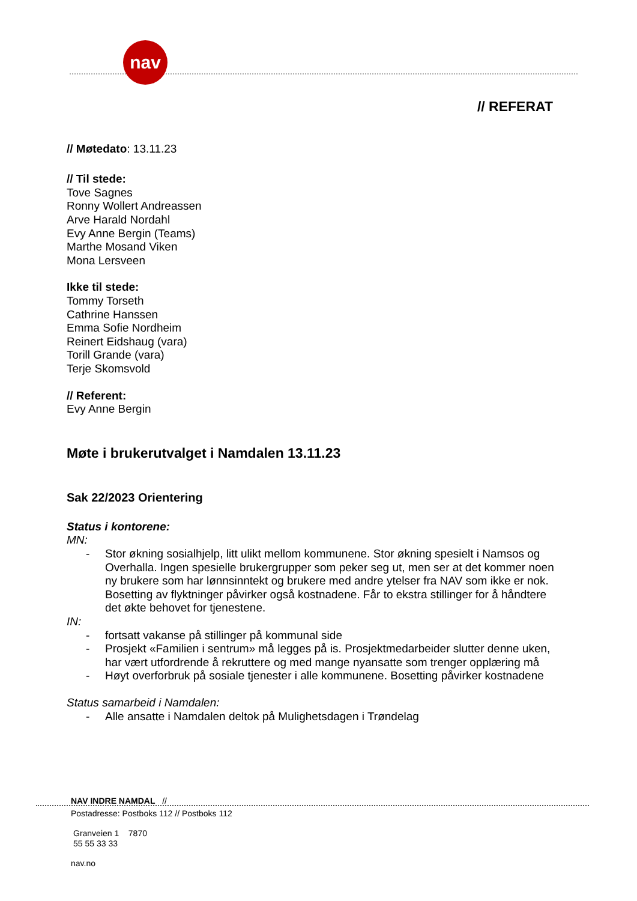nav
// REFERAT
// Møtedato: 13.11.23
// Til stede:
Tove Sagnes
Ronny Wollert Andreassen
Arve Harald Nordahl
Evy Anne Bergin (Teams)
Marthe Mosand Viken
Mona Lersveen
Ikke til stede:
Tommy Torseth
Cathrine Hanssen
Emma Sofie Nordheim
Reinert Eidshaug (vara)
Torill Grande (vara)
Terje Skomsvold
// Referent:
Evy Anne Bergin
Møte i brukerutvalget i Namdalen 13.11.23
Sak 22/2023 Orientering
Status i kontorene:
MN:
- Stor økning sosialhjelp, litt ulikt mellom kommunene. Stor økning spesielt i Namsos og Overhalla. Ingen spesielle brukergrupper som peker seg ut, men ser at det kommer noen ny brukere som har lønnsinntekt og brukere med andre ytelser fra NAV som ikke er nok. Bosetting av flyktninger påvirker også kostnadene. Får to ekstra stillinger for å håndtere det økte behovet for tjenestene.
IN:
- fortsatt vakanse på stillinger på kommunal side
- Prosjekt «Familien i sentrum» må legges på is. Prosjektmedarbeider slutter denne uken, har vært utfordrende å rekruttere og med mange nyansatte som trenger opplæring må
- Høyt overforbruk på sosiale tjenester i alle kommunene. Bosetting påvirker kostnadene
Status samarbeid i Namdalen:
- Alle ansatte i Namdalen deltok på Mulighetsdagen i Trøndelag
NAV INDRE NAMDAL //
Postadresse: Postboks 112 // Postboks 112
Granveien 1 7870
55 55 33 33
nav.no